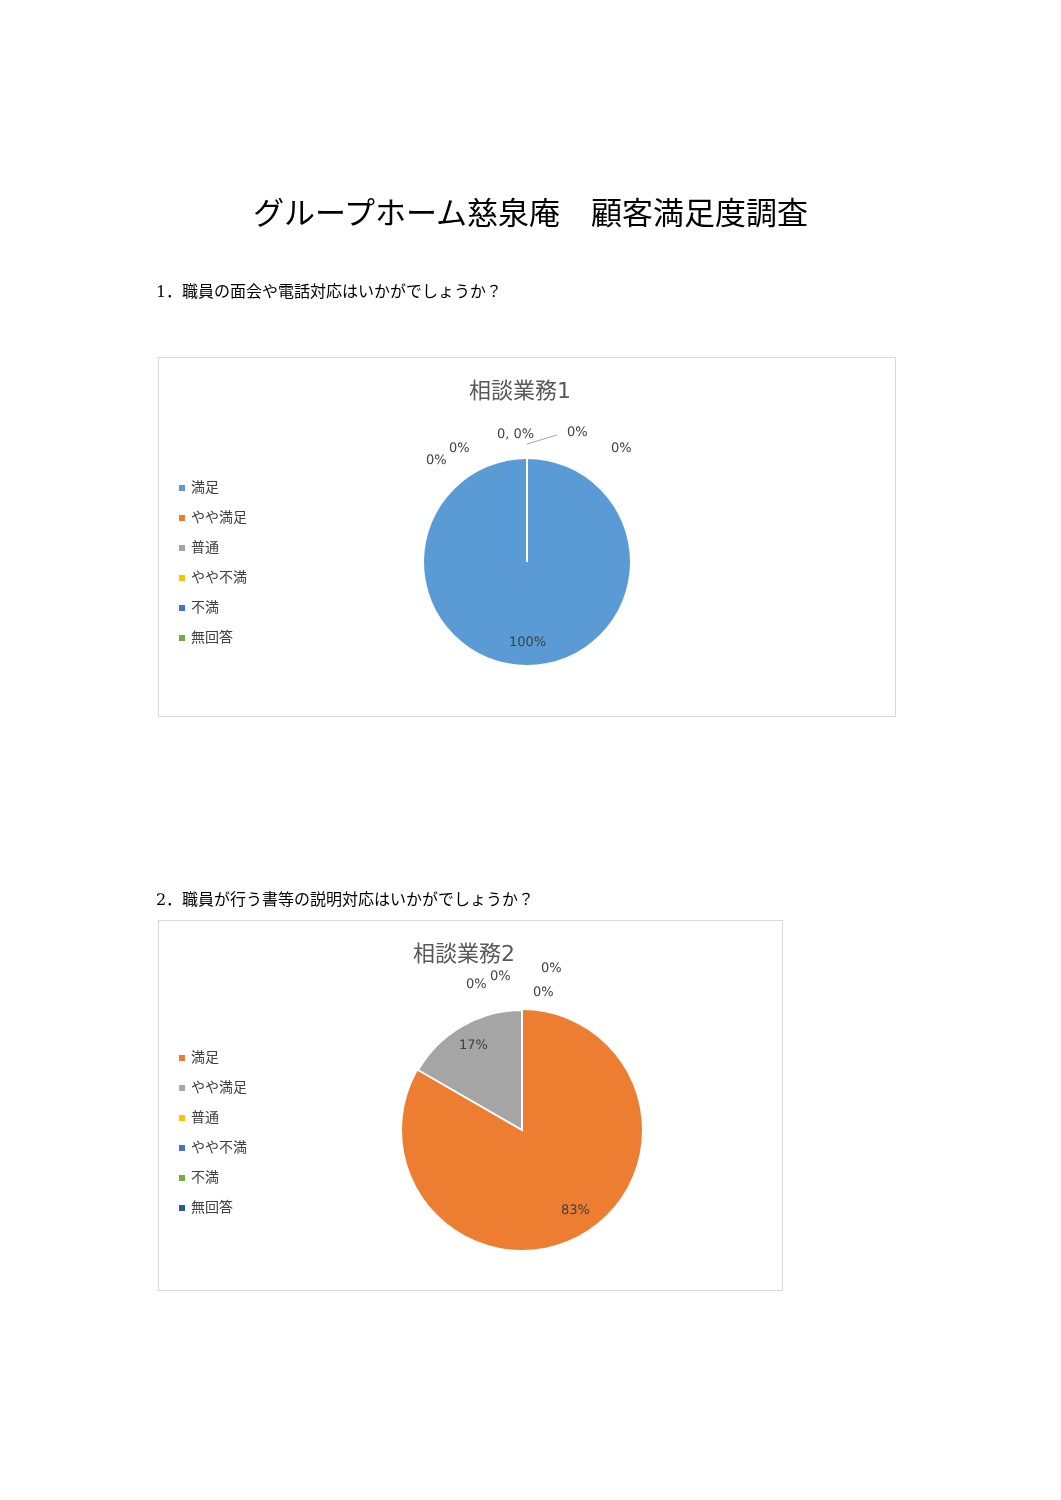グループホーム慈泉庵　顧客満足度調査
1．職員の面会や電話対応はいかがでしょうか？
相談業務1
満足
やや満足
普通
やや不満
不満
無回答
0%
0%
0, 0%
0%
0%
100%
2．職員が行う書等の説明対応はいかがでしょうか？
相談業務2
満足
やや満足
普通
やや不満
不満
無回答
0%
0%
0%
0%
17%
83%